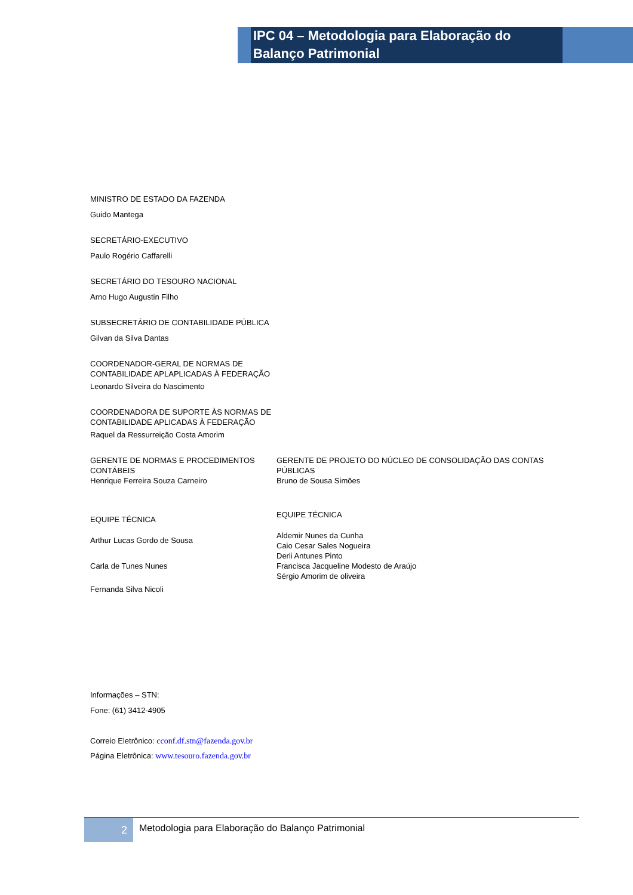IPC 04 – Metodologia para Elaboração do Balanço Patrimonial
MINISTRO DE ESTADO DA FAZENDA
Guido Mantega
SECRETÁRIO-EXECUTIVO
Paulo Rogério Caffarelli
SECRETÁRIO DO TESOURO NACIONAL
Arno Hugo Augustin Filho
SUBSECRETÁRIO DE CONTABILIDADE PÚBLICA
Gilvan da Silva Dantas
COORDENADOR-GERAL DE NORMAS DE
CONTABILIDADE APLAPLICADAS À FEDERAÇÃO
Leonardo Silveira do Nascimento
COORDENADORA DE SUPORTE ÀS NORMAS DE
CONTABILIDADE APLICADAS À FEDERAÇÃO
Raquel da Ressurreição Costa Amorim
GERENTE DE NORMAS E PROCEDIMENTOS
CONTÁBEIS
Henrique Ferreira Souza Carneiro
GERENTE DE PROJETO DO NÚCLEO DE CONSOLIDAÇÃO DAS CONTAS PÚBLICAS
Bruno de Sousa Simões
EQUIPE TÉCNICA
Arthur Lucas Gordo de Sousa
Carla de Tunes Nunes
Fernanda Silva Nicoli
EQUIPE TÉCNICA
Aldemir Nunes da Cunha
Caio Cesar Sales Nogueira
Derli Antunes Pinto
Francisca Jacqueline Modesto de Araújo
Sérgio Amorim de oliveira
Informações – STN:
Fone: (61) 3412-4905
Correio Eletrônico: cconf.df.stn@fazenda.gov.br
Página Eletrônica: www.tesouro.fazenda.gov.br
2
Metodologia para Elaboração do Balanço Patrimonial